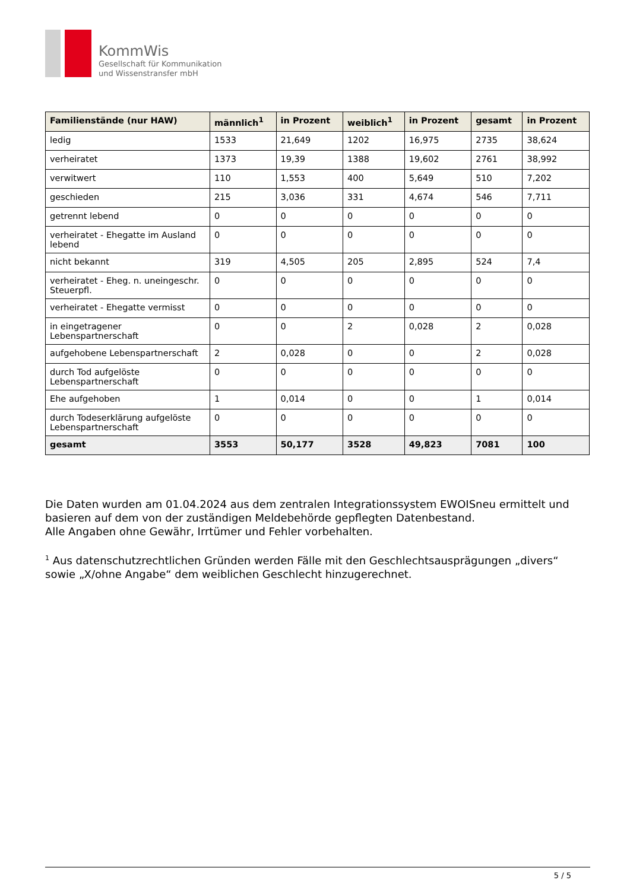KommWis
Gesellschaft für Kommunikation
und Wissenstransfer mbH
| Familienstände (nur HAW) | männlich<sup>1</sup> | in Prozent | weiblich<sup>1</sup> | in Prozent | gesamt | in Prozent |
| --- | --- | --- | --- | --- | --- | --- |
| ledig | 1533 | 21,649 | 1202 | 16,975 | 2735 | 38,624 |
| verheiratet | 1373 | 19,39 | 1388 | 19,602 | 2761 | 38,992 |
| verwitwert | 110 | 1,553 | 400 | 5,649 | 510 | 7,202 |
| geschieden | 215 | 3,036 | 331 | 4,674 | 546 | 7,711 |
| getrennt lebend | 0 | 0 | 0 | 0 | 0 | 0 |
| verheiratet - Ehegatte im Ausland lebend | 0 | 0 | 0 | 0 | 0 | 0 |
| nicht bekannt | 319 | 4,505 | 205 | 2,895 | 524 | 7,4 |
| verheiratet - Eheg. n. uneingeschr. Steuerpfl. | 0 | 0 | 0 | 0 | 0 | 0 |
| verheiratet - Ehegatte vermisst | 0 | 0 | 0 | 0 | 0 | 0 |
| in eingetragener Lebenspartnerschaft | 0 | 0 | 2 | 0,028 | 2 | 0,028 |
| aufgehobene Lebenspartnerschaft | 2 | 0,028 | 0 | 0 | 2 | 0,028 |
| durch Tod aufgelöste Lebenspartnerschaft | 0 | 0 | 0 | 0 | 0 | 0 |
| Ehe aufgehoben | 1 | 0,014 | 0 | 0 | 1 | 0,014 |
| durch Todeserklärung aufgelöste Lebenspartnerschaft | 0 | 0 | 0 | 0 | 0 | 0 |
| gesamt | 3553 | 50,177 | 3528 | 49,823 | 7081 | 100 |
Die Daten wurden am 01.04.2024 aus dem zentralen Integrationssystem EWOISneu ermittelt und basieren auf dem von der zuständigen Meldebehörde gepflegten Datenbestand.
Alle Angaben ohne Gewähr, Irrtümer und Fehler vorbehalten.
<sup>1</sup> Aus datenschutzrechtlichen Gründen werden Fälle mit den Geschlechtsausprägungen „divers“ sowie „X/ohne Angabe“ dem weiblichen Geschlecht hinzugerechnet.
5 / 5